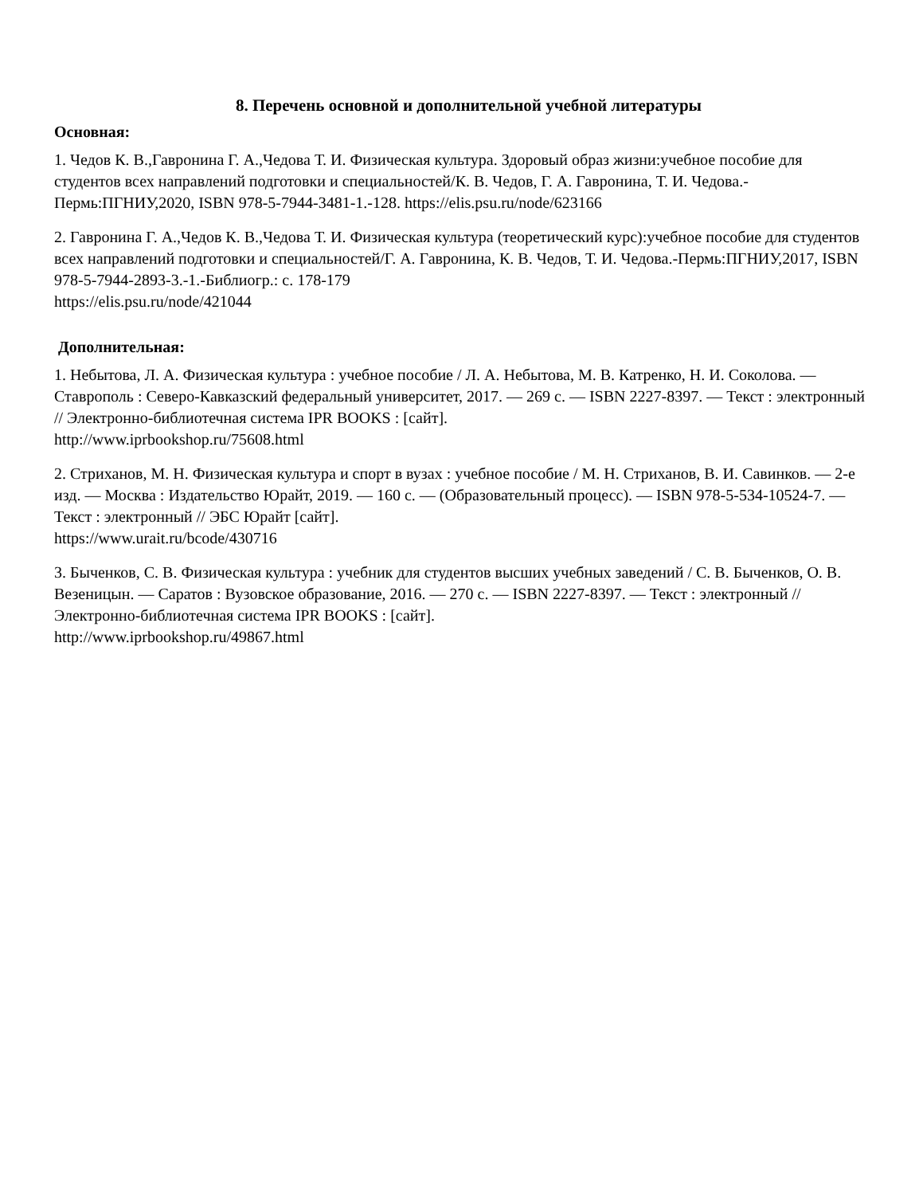8. Перечень основной и дополнительной учебной литературы
Основная:
1. Чедов К. В.,Гавронина Г. А.,Чедова Т. И. Физическая культура. Здоровый образ жизни:учебное пособие для студентов всех направлений подготовки и специальностей/К. В. Чедов, Г. А. Гавронина, Т. И. Чедова.-Пермь:ПГНИУ,2020, ISBN 978-5-7944-3481-1.-128. https://elis.psu.ru/node/623166
2. Гавронина Г. А.,Чедов К. В.,Чедова Т. И. Физическая культура (теоретический курс):учебное пособие для студентов всех направлений подготовки и специальностей/Г. А. Гавронина, К. В. Чедов, Т. И. Чедова.-Пермь:ПГНИУ,2017, ISBN 978-5-7944-2893-3.-1.-Библиогр.: с. 178-179
https://elis.psu.ru/node/421044
Дополнительная:
1. Небытова, Л. А. Физическая культура : учебное пособие / Л. А. Небытова, М. В. Катренко, Н. И. Соколова. — Ставрополь : Северо-Кавказский федеральный университет, 2017. — 269 c. — ISBN 2227-8397. — Текст : электронный // Электронно-библиотечная система IPR BOOKS : [сайт].
http://www.iprbookshop.ru/75608.html
2. Стриханов, М. Н. Физическая культура и спорт в вузах : учебное пособие / М. Н. Стриханов, В. И. Савинков. — 2-е изд. — Москва : Издательство Юрайт, 2019. — 160 с. — (Образовательный процесс). — ISBN 978-5-534-10524-7. — Текст : электронный // ЭБС Юрайт [сайт].
https://www.urait.ru/bcode/430716
3. Быченков, С. В. Физическая культура : учебник для студентов высших учебных заведений / С. В. Быченков, О. В. Везеницын. — Саратов : Вузовское образование, 2016. — 270 c. — ISBN 2227-8397. — Текст : электронный // Электронно-библиотечная система IPR BOOKS : [сайт].
http://www.iprbookshop.ru/49867.html